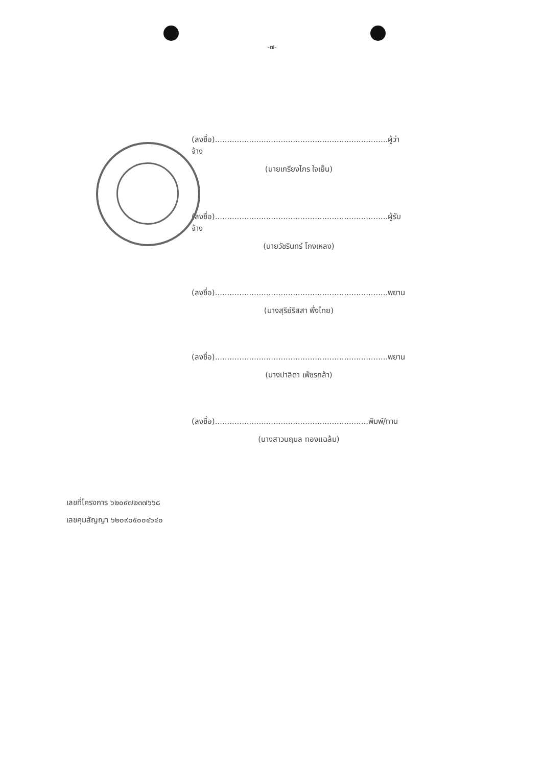-๗-
(ลงชื่อ).......................................................................ผู้ว่าจ้าง
(นายเกรียงไกร ใจเย็น)
(ลงชื่อ).......................................................................ผู้รับจ้าง
(นายวัชรินทร์ โกงเหลง)
(ลงชื่อ).......................................................................พยาน
(นางสุริย์ริสสา พึ่งไทย)
(ลงชื่อ).......................................................................พยาน
(นางปาลิดา เพ็ชรกล้า)
(ลงชื่อ)...............................................................พิมพ์/ทาน
(นางสาวนฤมล ทองแฉล้ม)
เลขที่โครงการ ๖๒๐๙๗๒๓๗๖๖๘
เลขคุมสัญญา ๖๒๐๙๐๕๐๐๔๖๔๐